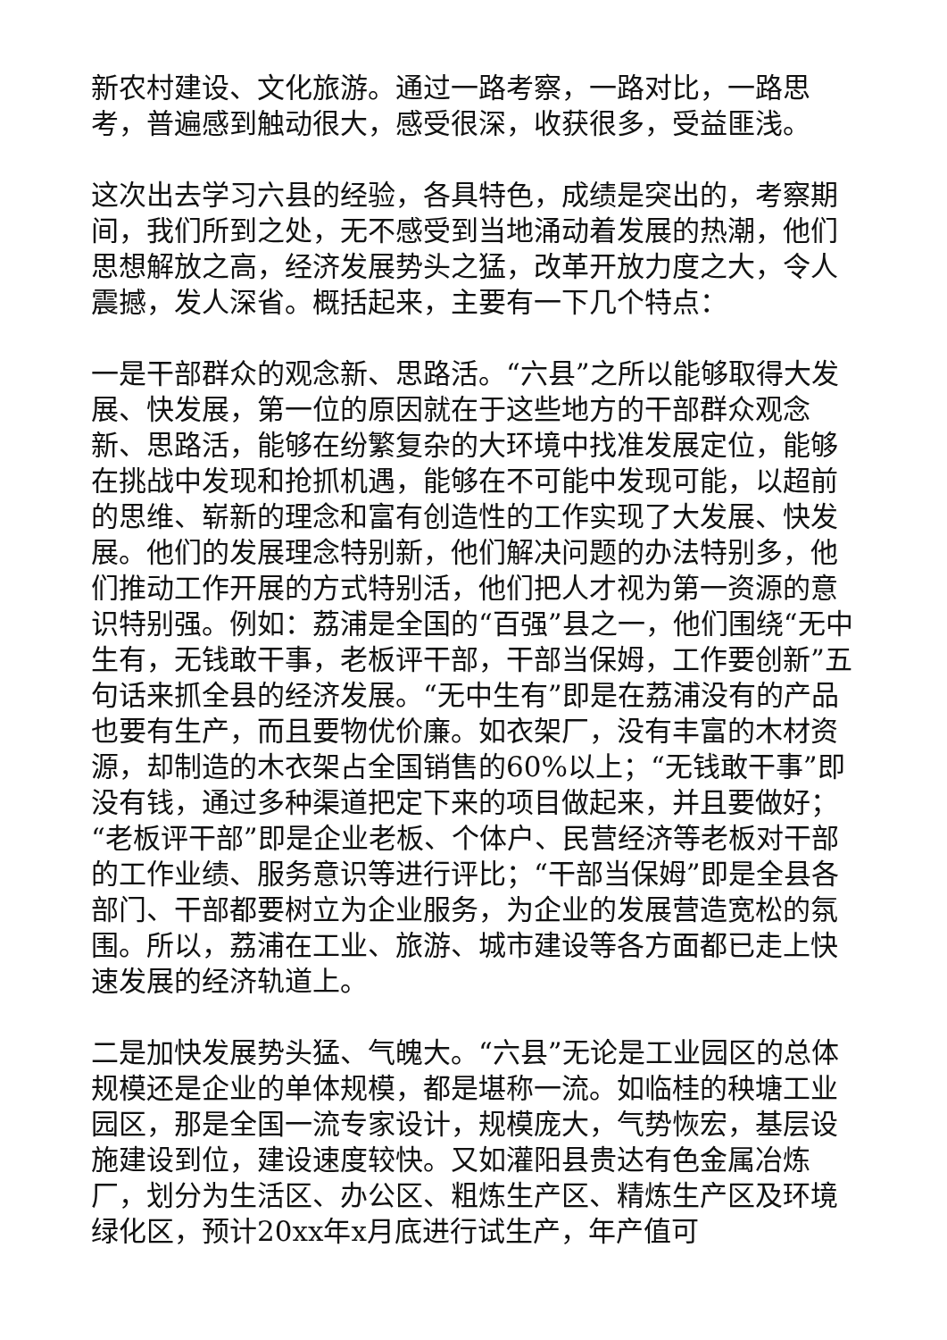新农村建设、文化旅游。通过一路考察，一路对比，一路思考，普遍感到触动很大，感受很深，收获很多，受益匪浅。
这次出去学习六县的经验，各具特色，成绩是突出的，考察期间，我们所到之处，无不感受到当地涌动着发展的热潮，他们思想解放之高，经济发展势头之猛，改革开放力度之大，令人震撼，发人深省。概括起来，主要有一下几个特点：
一是干部群众的观念新、思路活。“六县”之所以能够取得大发展、快发展，第一位的原因就在于这些地方的干部群众观念新、思路活，能够在纷繁复杂的大环境中找准发展定位，能够在挑战中发现和抢抓机遇，能够在不可能中发现可能，以超前的思维、崭新的理念和富有创造性的工作实现了大发展、快发展。他们的发展理念特别新，他们解决问题的办法特别多，他们推动工作开展的方式特别活，他们把人才视为第一资源的意识特别强。例如：荔浦是全国的“百强”县之一，他们围绕“无中生有，无钱敢干事，老板评干部，干部当保姆，工作要创新”五句话来抓全县的经济发展。“无中生有”即是在荔浦没有的产品也要有生产，而且要物优价廉。如衣架厂，没有丰富的木材资源，却制造的木衣架占全国销售的60%以上；“无钱敢干事”即没有钱，通过多种渠道把定下来的项目做起来，并且要做好；“老板评干部”即是企业老板、个体户、民营经济等老板对干部的工作业绩、服务意识等进行评比；“干部当保姆”即是全县各部门、干部都要树立为企业服务，为企业的发展营造宽松的氛围。所以，荔浦在工业、旅游、城市建设等各方面都已走上快速发展的经济轨道上。
二是加快发展势头猛、气魄大。“六县”无论是工业园区的总体规模还是企业的单体规模，都是堪称一流。如临桂的秧塘工业园区，那是全国一流专家设计，规模庞大，气势恢宏，基层设施建设到位，建设速度较快。又如灌阳县贵达有色金属冶炼厂，划分为生活区、办公区、粗炼生产区、精炼生产区及环境绿化区，预计20xx年x月底进行试生产，年产值可